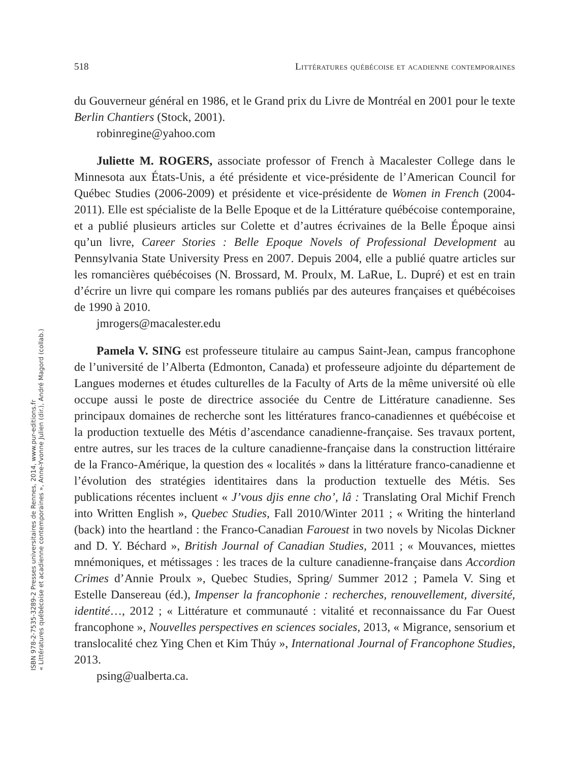518 Littératures québécoise et acadienne contemporaines
du Gouverneur général en 1986, et le Grand prix du Livre de Montréal en 2001 pour le texte Berlin Chantiers (Stock, 2001).
robinregine@yahoo.com
Juliette M. ROGERS, associate professor of French à Macalester College dans le Minnesota aux États-Unis, a été présidente et vice-présidente de l’American Council for Québec Studies (2006-2009) et présidente et vice-présidente de Women in French (2004-2011). Elle est spécialiste de la Belle Epoque et de la Littérature québécoise contemporaine, et a publié plusieurs articles sur Colette et d’autres écrivaines de la Belle Époque ainsi qu’un livre, Career Stories : Belle Epoque Novels of Professional Development au Pennsylvania State University Press en 2007. Depuis 2004, elle a publié quatre articles sur les romancières québécoises (N. Brossard, M. Proulx, M. LaRue, L. Dupré) et est en train d’écrire un livre qui compare les romans publiés par des auteures françaises et québécoises de 1990 à 2010.
jmrogers@macalester.edu
Pamela V. SING est professeure titulaire au campus Saint-Jean, campus francophone de l’université de l’Alberta (Edmonton, Canada) et professeure adjointe du département de Langues modernes et études culturelles de la Faculty of Arts de la même université où elle occupe aussi le poste de directrice associée du Centre de Littérature canadienne. Ses principaux domaines de recherche sont les littératures franco-canadiennes et québécoise et la production textuelle des Métis d’ascendance canadienne-française. Ses travaux portent, entre autres, sur les traces de la culture canadienne-française dans la construction littéraire de la Franco-Amérique, la question des « localités » dans la littérature franco-canadienne et l’évolution des stratégies identitaires dans la production textuelle des Métis. Ses publications récentes incluent « J’vous djis enne cho’, lâ : Translating Oral Michif French into Written English », Quebec Studies, Fall 2010/Winter 2011 ; « Writing the hinterland (back) into the heartland : the Franco-Canadian Farouest in two novels by Nicolas Dickner and D. Y. Béchard », British Journal of Canadian Studies, 2011 ; « Mouvances, miettes mnémoniques, et métissages : les traces de la culture canadienne-française dans Accordion Crimes d’Annie Proulx », Quebec Studies, Spring/ Summer 2012 ; Pamela V. Sing et Estelle Dansereau (éd.), Impenser la francophonie : recherches, renouvellement, diversité, identité…, 2012 ; « Littérature et communauté : vitalité et reconnaissance du Far Ouest francophone », Nouvelles perspectives en sciences sociales, 2013, « Migrance, sensorium et translocalité chez Ying Chen et Kim Thúy », International Journal of Francophone Studies, 2013.
psing@ualberta.ca.
« Littératures québécoise et acadienne contemporaines », Anne-Yvonne Julien (dir.), André Magord (collab.)
ISBN 978-2-7535-3289-2 Presses universitaires de Rennes, 2014, www.pur-editions.fr